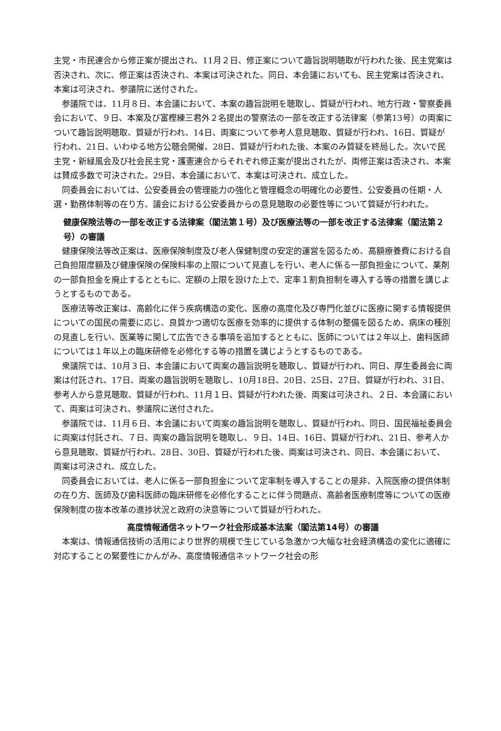主党・市民連合から修正案が提出され、11月２日、修正案について趣旨説明聴取が行われた後、民主党案は否決され、次に、修正案は否決され、本案は可決された。同日、本会議においても、民主党案は否決され、本案は可決され、参議院に送付された。
参議院では、11月８日、本会議において、本案の趣旨説明を聴取し、質疑が行われ、地方行政・警察委員会において、９日、本案及び富樫練三君外２名提出の警察法の一部を改正する法律案（参第13号）の両案について趣旨説明聴取、質疑が行われ、14日、両案について参考人意見聴取、質疑が行われ、16日、質疑が行われ、21日、いわゆる地方公聴会開催、28日、質疑が行われた後、本案のみ質疑を終局した。次いで民主党・新緑風会及び社会民主党・護憲連合からそれぞれ修正案が提出されたが、両修正案は否決され、本案は賛成多数で可決された。29日、本会議において、本案は可決され、成立した。
同委員会においては、公安委員会の管理能力の強化と管理概念の明確化の必要性、公安委員の任期・人選・勤務体制等の在り方、議会における公安委員からの意見聴取の必要性等について質疑が行われた。
健康保険法等の一部を改正する法律案（閣法第１号）及び医療法等の一部を改正する法律案（閣法第２号）の審議
健康保険法等改正案は、医療保険制度及び老人保健制度の安定的運営を図るため、高額療養費における自己負担限度額及び健康保険の保険料率の上限について見直しを行い、老人に係る一部負担金について、薬剤の一部負担金を廃止するとともに、定額の上限を設けた上で、定率１割負担制を導入する等の措置を講じようとするものである。
医療法等改正案は、高齢化に伴う疾病構造の変化、医療の高度化及び専門化並びに医療に関する情報提供についての国民の需要に応じ、良質かつ適切な医療を効率的に提供する体制の整備を図るため、病床の種別の見直しを行い、医業等に関して広告できる事項を追加するとともに、医師については２年以上、歯科医師については１年以上の臨床研修を必修化する等の措置を講じようとするものである。
衆議院では、10月３日、本会議において両案の趣旨説明を聴取し、質疑が行われ、同日、厚生委員会に両案は付託され、17日、両案の趣旨説明を聴取し、10月18日、20日、25日、27日、質疑が行われ、31日、参考人から意見聴取、質疑が行われ、11月１日、質疑が行われた後、両案は可決され、２日、本会議において、両案は可決され、参議院に送付された。
参議院では、11月６日、本会議において両案の趣旨説明を聴取し、質疑が行われ、同日、国民福祉委員会に両案は付託され、７日、両案の趣旨説明を聴取し、９日、14日、16日、質疑が行われ、21日、参考人から意見聴取、質疑が行われ、28日、30日、質疑が行われた後、両案は可決され、同日、本会議において、両案は可決され、成立した。
同委員会においては、老人に係る一部負担金について定率制を導入することの是非、入院医療の提供体制の在り方、医師及び歯科医師の臨床研修を必修化することに伴う問題点、高齢者医療制度等についての医療保険制度の抜本改革の進捗状況と政府の決意等について質疑が行われた。
高度情報通信ネットワーク社会形成基本法案（閣法第14号）の審議
本案は、情報通信技術の活用により世界的規模で生じている急激かつ大幅な社会経済構造の変化に適確に対応することの緊要性にかんがみ、高度情報通信ネットワーク社会の形